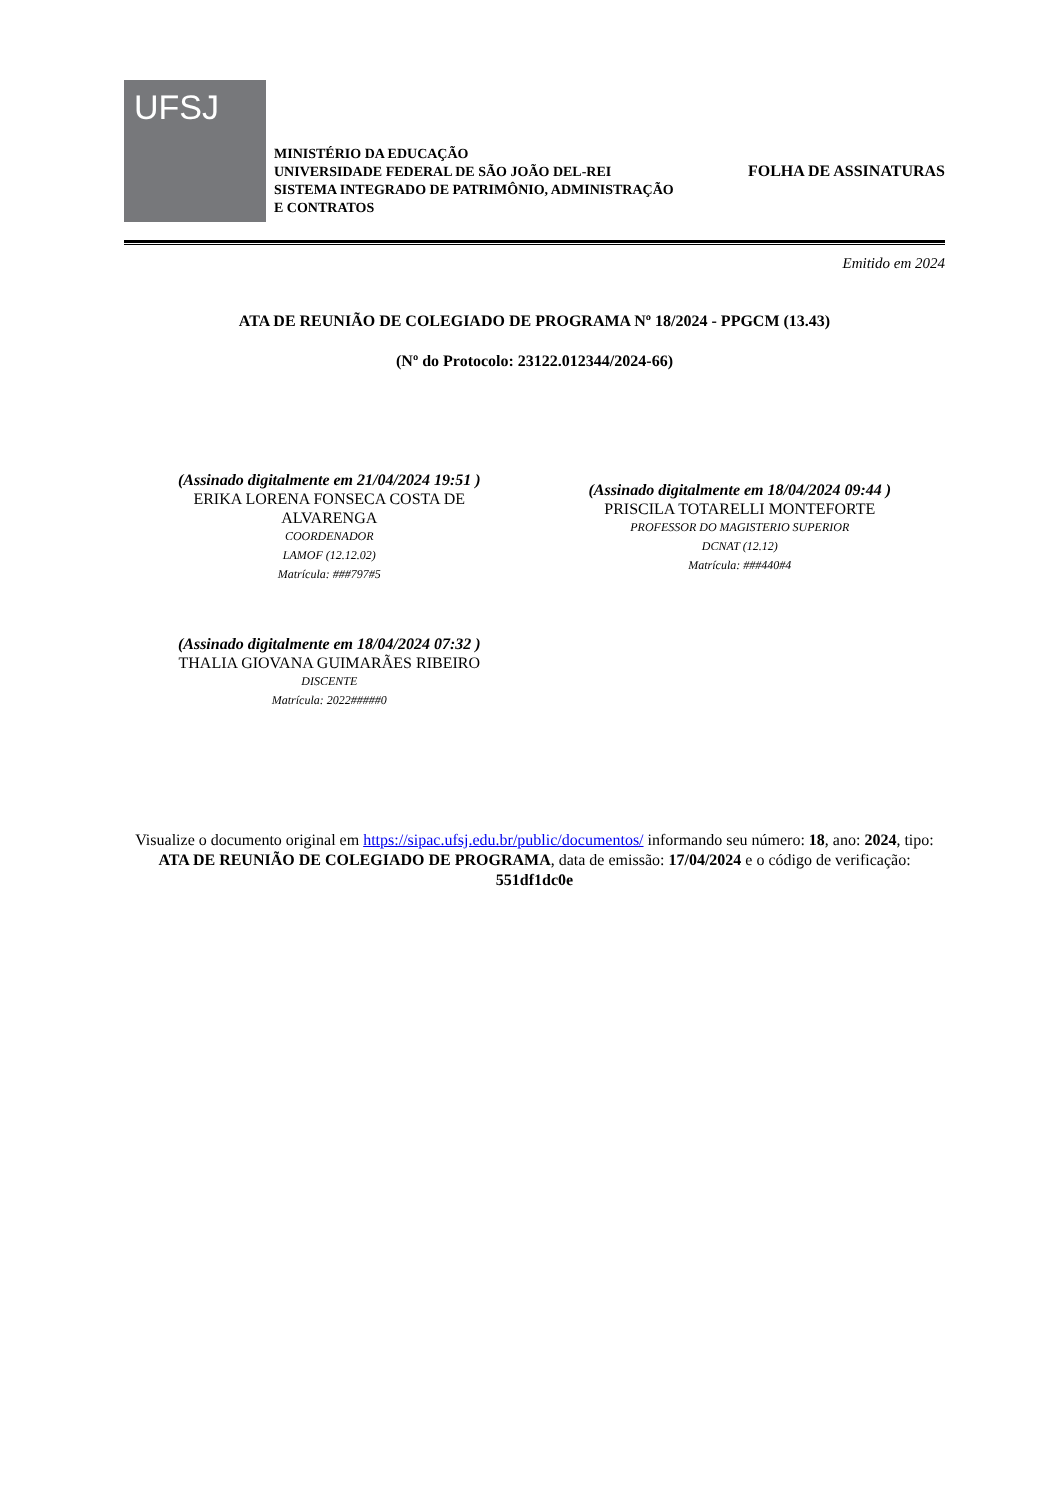UFSJ
MINISTÉRIO DA EDUCAÇÃO
UNIVERSIDADE FEDERAL DE SÃO JOÃO DEL-REI
SISTEMA INTEGRADO DE PATRIMÔNIO, ADMINISTRAÇÃO E CONTRATOS
FOLHA DE ASSINATURAS
Emitido em 2024
ATA DE REUNIÃO DE COLEGIADO DE PROGRAMA Nº 18/2024 - PPGCM (13.43)
(Nº do Protocolo: 23122.012344/2024-66)
(Assinado digitalmente em 21/04/2024 19:51 )
ERIKA LORENA FONSECA COSTA DE
ALVARENGA
COORDENADOR
LAMOF (12.12.02)
Matrícula: ###797#5
(Assinado digitalmente em 18/04/2024 09:44 )
PRISCILA TOTARELLI MONTEFORTE
PROFESSOR DO MAGISTERIO SUPERIOR
DCNAT (12.12)
Matrícula: ###440#4
(Assinado digitalmente em 18/04/2024 07:32 )
THALIA GIOVANA GUIMARÃES RIBEIRO
DISCENTE
Matrícula: 2022#####0
Visualize o documento original em https://sipac.ufsj.edu.br/public/documentos/ informando seu número: 18, ano: 2024, tipo: ATA DE REUNIÃO DE COLEGIADO DE PROGRAMA, data de emissão: 17/04/2024 e o código de verificação: 551df1dc0e